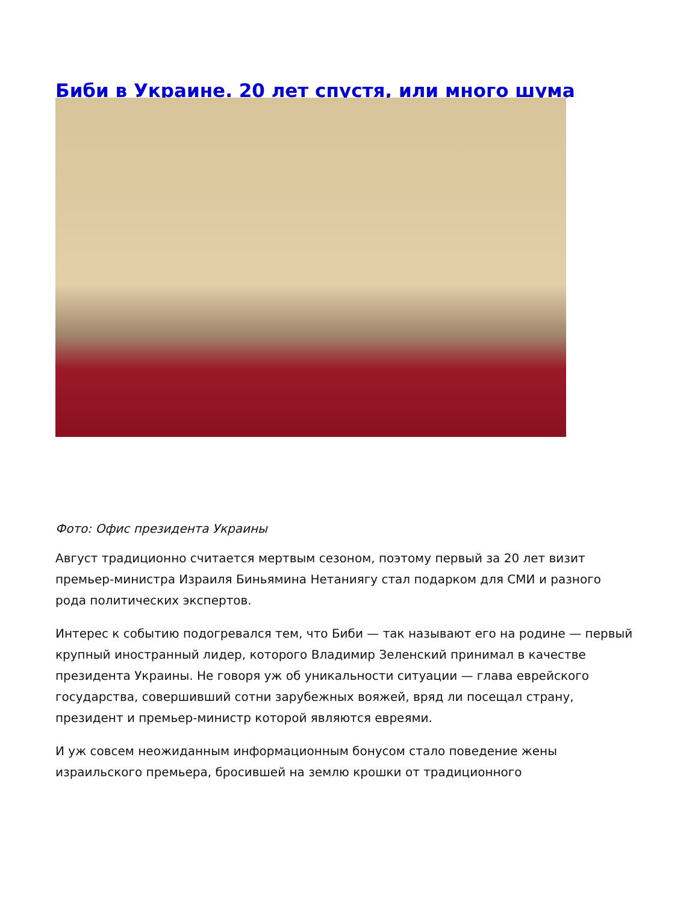Биби в Украине. 20 лет спустя, или много шума
Фото: Офис президента Украины
Август традиционно считается мертвым сезоном, поэтому первый за 20 лет визит премьер-министра Израиля Биньямина Нетаниягу стал подарком для СМИ и разного рода политических экспертов.
Интерес к событию подогревался тем, что Биби — так называют его на родине — первый крупный иностранный лидер, которого Владимир Зеленский принимал в качестве президента Украины. Не говоря уж об уникальности ситуации — глава еврейского государства, совершивший сотни зарубежных вояжей, вряд ли посещал страну, президент и премьер-министр которой являются евреями.
И уж совсем неожиданным информационным бонусом стало поведение жены израильского премьера, бросившей на землю крошки от традиционного